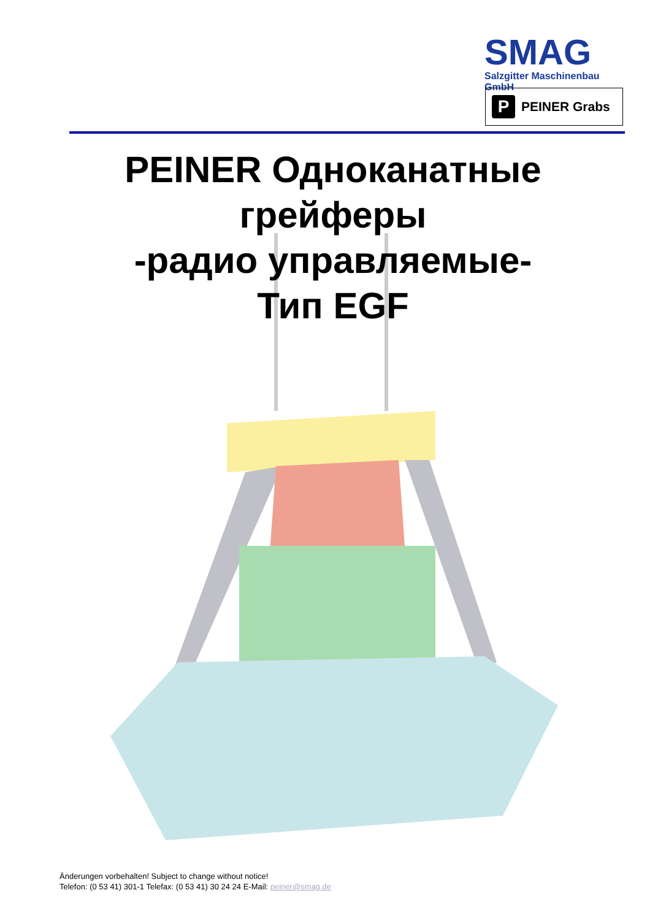SMAG
Salzgitter Maschinenbau GmbH
P
PEINER Grabs
PEINER Одноканатные
грейферы
-радио управляемые-
Тип EGF
Änderungen vorbehalten! Subject to change without notice!
Telefon: (0 53 41) 301-1 Telefax: (0 53 41) 30 24 24 E-Mail: peiner@smag.de